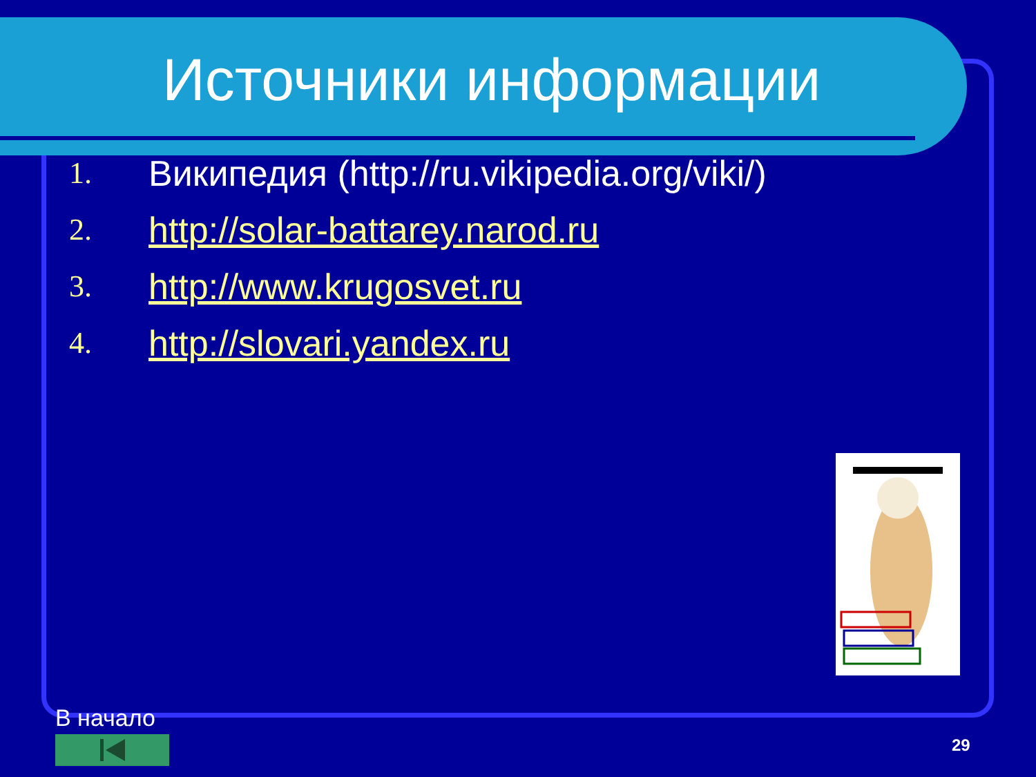Источники информации
1. Википедия (http://ru.vikipedia.org/viki/)
2. http://solar-battarey.narod.ru
3. http://www.krugosvet.ru
4. http://slovari.yandex.ru
В начало
29